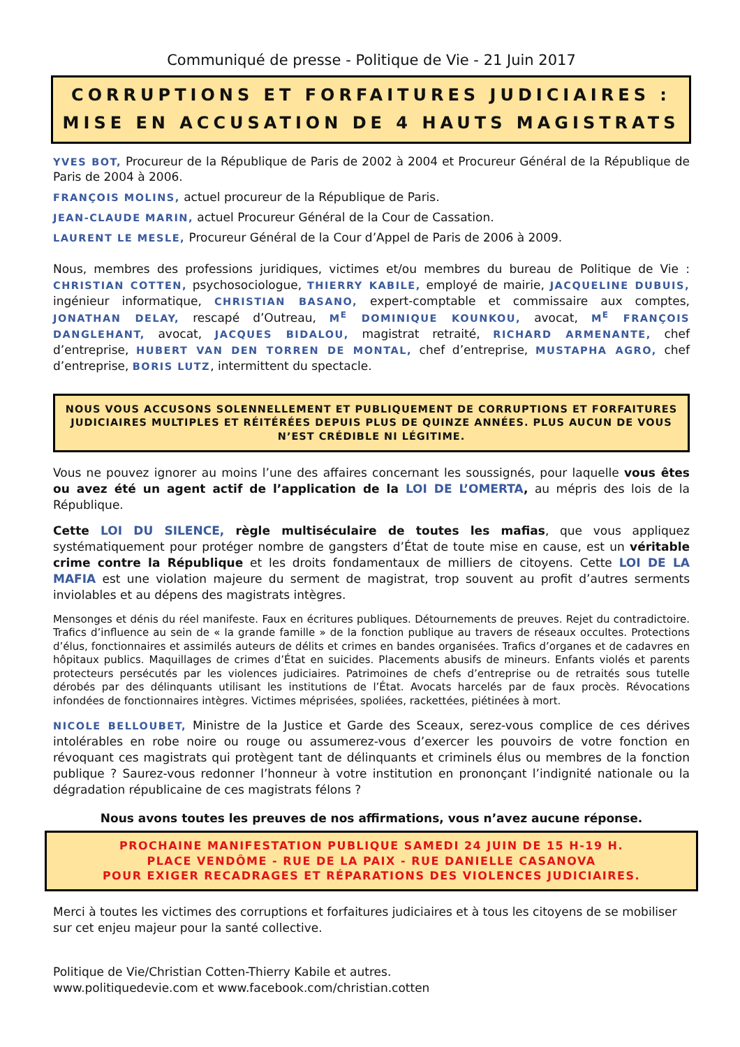Communiqué de presse - Politique de Vie - 21 Juin 2017
CORRUPTIONS ET FORFAITURES JUDICIAIRES :
MISE EN ACCUSATION DE 4 HAUTS MAGISTRATS
YVES BOT, Procureur de la République de Paris de 2002 à 2004 et Procureur Général de la République de Paris de 2004 à 2006.
FRANÇOIS MOLINS, actuel procureur de la République de Paris.
JEAN-CLAUDE MARIN, actuel Procureur Général de la Cour de Cassation.
LAURENT LE MESLE, Procureur Général de la Cour d’Appel de Paris de 2006 à 2009.
Nous, membres des professions juridiques, victimes et/ou membres du bureau de Politique de Vie : CHRISTIAN COTTEN, psychosociologue, THIERRY KABILE, employé de mairie, JACQUELINE DUBUIS, ingénieur informatique, CHRISTIAN BASANO, expert-comptable et commissaire aux comptes, JONATHAN DELAY, rescapé d’Outreau, M<sup>E</sup> DOMINIQUE KOUNKOU, avocat, M<sup>E</sup> FRANÇOIS DANGLEHANT, avocat, JACQUES BIDALOU, magistrat retraité, RICHARD ARMENANTE, chef d’entreprise, HUBERT VAN DEN TORREN DE MONTAL, chef d’entreprise, MUSTAPHA AGRO, chef d’entreprise, BORIS LUTZ, intermittent du spectacle.
NOUS VOUS ACCUSONS SOLENNELLEMENT ET PUBLIQUEMENT DE CORRUPTIONS ET FORFAITURES JUDICIAIRES MULTIPLES ET RÉITÉRÉES DEPUIS PLUS DE QUINZE ANNÉES. PLUS AUCUN DE VOUS N’EST CRÉDIBLE NI LÉGITIME.
Vous ne pouvez ignorer au moins l’une des affaires concernant les soussignés, pour laquelle vous êtes ou avez été un agent actif de l’application de la LOI DE L’OMERTA, au mépris des lois de la République.
Cette LOI DU SILENCE, règle multiséculaire de toutes les mafias, que vous appliquez systématiquement pour protéger nombre de gangsters d’État de toute mise en cause, est un véritable crime contre la République et les droits fondamentaux de milliers de citoyens. Cette LOI DE LA MAFIA est une violation majeure du serment de magistrat, trop souvent au profit d’autres serments inviolables et au dépens des magistrats intègres.
Mensonges et dénis du réel manifeste. Faux en écritures publiques. Détournements de preuves. Rejet du contradictoire. Trafics d’influence au sein de « la grande famille » de la fonction publique au travers de réseaux occultes. Protections d’élus, fonctionnaires et assimilés auteurs de délits et crimes en bandes organisées. Trafics d’organes et de cadavres en hôpitaux publics. Maquillages de crimes d’État en suicides. Placements abusifs de mineurs. Enfants violés et parents protecteurs persécutés par les violences judiciaires. Patrimoines de chefs d’entreprise ou de retraités sous tutelle dérobés par des délinquants utilisant les institutions de l’État. Avocats harcelés par de faux procès. Révocations infondées de fonctionnaires intègres. Victimes méprisées, spoliées, rackettées, piétinées à mort.
NICOLE BELLOUBET, Ministre de la Justice et Garde des Sceaux, serez-vous complice de ces dérives intolérables en robe noire ou rouge ou assumerez-vous d’exercer les pouvoirs de votre fonction en révoquant ces magistrats qui protègent tant de délinquants et criminels élus ou membres de la fonction publique ? Saurez-vous redonner l’honneur à votre institution en prononçant l’indignité nationale ou la dégradation républicaine de ces magistrats félons ?
Nous avons toutes les preuves de nos affirmations, vous n’avez aucune réponse.
PROCHAINE MANIFESTATION PUBLIQUE SAMEDI 24 JUIN DE 15 H-19 H.
PLACE VENDÔME - RUE DE LA PAIX - RUE DANIELLE CASANOVA
POUR EXIGER RECADRAGES ET RÉPARATIONS DES VIOLENCES JUDICIAIRES.
Merci à toutes les victimes des corruptions et forfaitures judiciaires et à tous les citoyens de se mobiliser sur cet enjeu majeur pour la santé collective.
Politique de Vie/Christian Cotten-Thierry Kabile et autres.
www.politiquedevie.com et www.facebook.com/christian.cotten